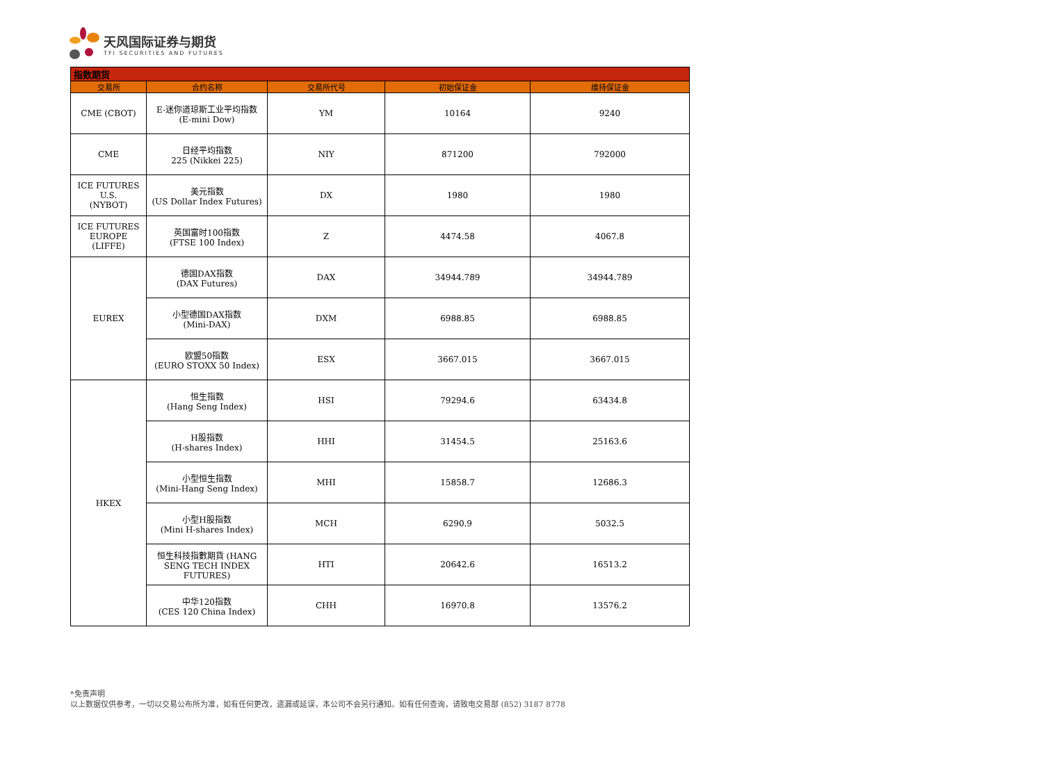天风国际证券与期货
TFI SECURITIES AND FUTURES
| 指数期货 | | | | |
| 交易所 | 合约名称 | 交易所代号 | 初始保证金 | 维持保证金 |
| CME (CBOT) | E-迷你道琼斯工业平均指数 (E-mini Dow) | YM | 10164 | 9240 |
| CME | 日经平均指数 225 (Nikkei 225) | NIY | 871200 | 792000 |
| ICE FUTURES U.S. (NYBOT) | 美元指数 (US Dollar Index Futures) | DX | 1980 | 1980 |
| ICE FUTURES EUROPE (LIFFE) | 英国富时100指数 (FTSE 100 Index) | Z | 4474.58 | 4067.8 |
| EUREX | 德国DAX指数 (DAX Futures) | DAX | 34944.789 | 34944.789 |
| | 小型德国DAX指数 (Mini-DAX) | DXM | 6988.85 | 6988.85 |
| | 欧盟50指数 (EURO STOXX 50 Index) | ESX | 3667.015 | 3667.015 |
| HKEX | 恒生指数 (Hang Seng Index) | HSI | 79294.6 | 63434.8 |
| | H股指数 (H-shares Index) | HHI | 31454.5 | 25163.6 |
| | 小型恒生指数 (Mini-Hang Seng Index) | MHI | 15858.7 | 12686.3 |
| | 小型H股指数 (Mini H-shares Index) | MCH | 6290.9 | 5032.5 |
| | 恒生科技指數期貨 (HANG SENG TECH INDEX FUTURES) | HTI | 20642.6 | 16513.2 |
| | 中华120指数 (CES 120 China Index) | CHH | 16970.8 | 13576.2 |
*免责声明
以上数据仅供参考，一切以交易公布所为准，如有任何更改，遗漏或延误，本公司不会另行通知。如有任何查询，请致电交易部 (852) 3187 8778